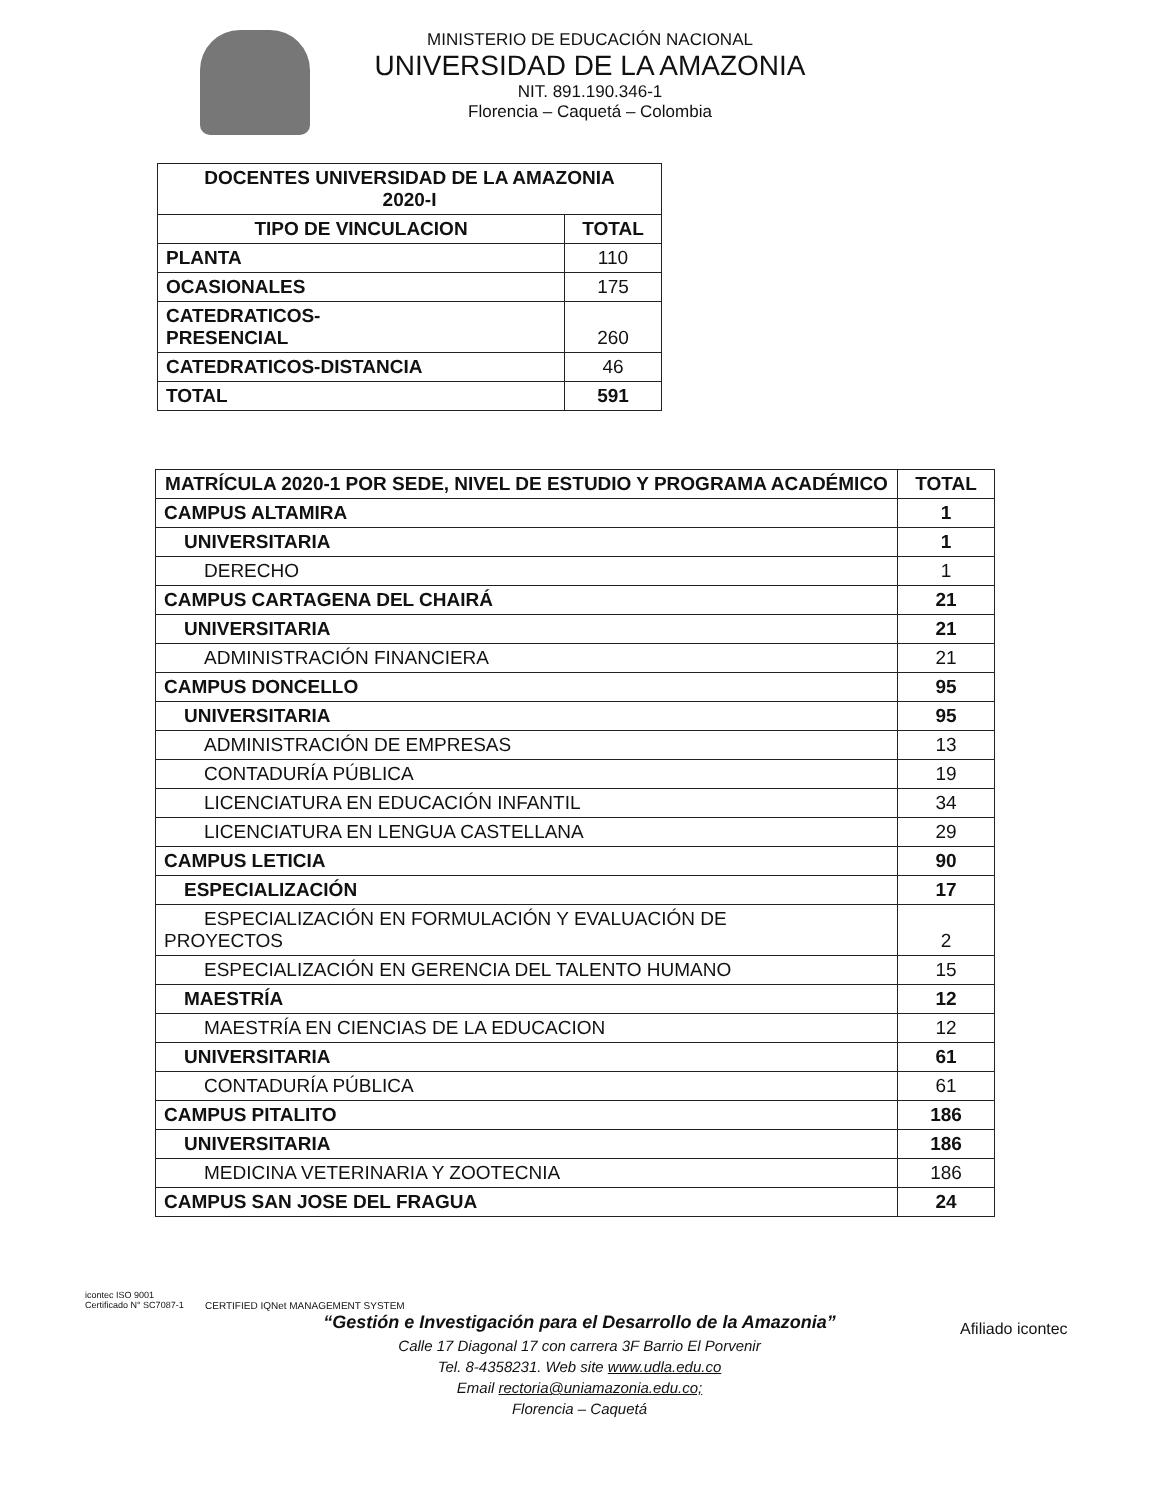MINISTERIO DE EDUCACIÓN NACIONAL
UNIVERSIDAD DE LA AMAZONIA
NIT. 891.190.346-1
Florencia – Caquetá – Colombia
| DOCENTES UNIVERSIDAD DE LA AMAZONIA 2020-I | |
| --- | --- |
| TIPO DE VINCULACION | TOTAL |
| PLANTA | 110 |
| OCASIONALES | 175 |
| CATEDRATICOS- PRESENCIAL | 260 |
| CATEDRATICOS-DISTANCIA | 46 |
| TOTAL | 591 |
| MATRÍCULA 2020-1 POR SEDE, NIVEL DE ESTUDIO Y PROGRAMA ACADÉMICO | TOTAL |
| --- | --- |
| CAMPUS ALTAMIRA | 1 |
| UNIVERSITARIA | 1 |
| DERECHO | 1 |
| CAMPUS CARTAGENA DEL CHAIRÁ | 21 |
| UNIVERSITARIA | 21 |
| ADMINISTRACIÓN FINANCIERA | 21 |
| CAMPUS DONCELLO | 95 |
| UNIVERSITARIA | 95 |
| ADMINISTRACIÓN DE EMPRESAS | 13 |
| CONTADURÍA PÚBLICA | 19 |
| LICENCIATURA EN EDUCACIÓN INFANTIL | 34 |
| LICENCIATURA EN LENGUA CASTELLANA | 29 |
| CAMPUS LETICIA | 90 |
| ESPECIALIZACIÓN | 17 |
| ESPECIALIZACIÓN EN FORMULACIÓN Y EVALUACIÓN DE PROYECTOS | 2 |
| ESPECIALIZACIÓN EN GERENCIA DEL TALENTO HUMANO | 15 |
| MAESTRÍA | 12 |
| MAESTRÍA EN CIENCIAS DE LA EDUCACION | 12 |
| UNIVERSITARIA | 61 |
| CONTADURÍA PÚBLICA | 61 |
| CAMPUS PITALITO | 186 |
| UNIVERSITARIA | 186 |
| MEDICINA VETERINARIA Y ZOOTECNIA | 186 |
| CAMPUS SAN JOSE DEL FRAGUA | 24 |
“Gestión e Investigación para el Desarrollo de la Amazonia”
Calle 17 Diagonal 17 con carrera 3F Barrio El Porvenir
Tel. 8-4358231. Web site www.udla.edu.co
Email rectoria@uniamazonia.edu.co;
Florencia – Caquetá
icontec ISO 9001
Certificado N° SC7087-1
CERTIFIED IQNet MANAGEMENT SYSTEM
Afiliado icontec